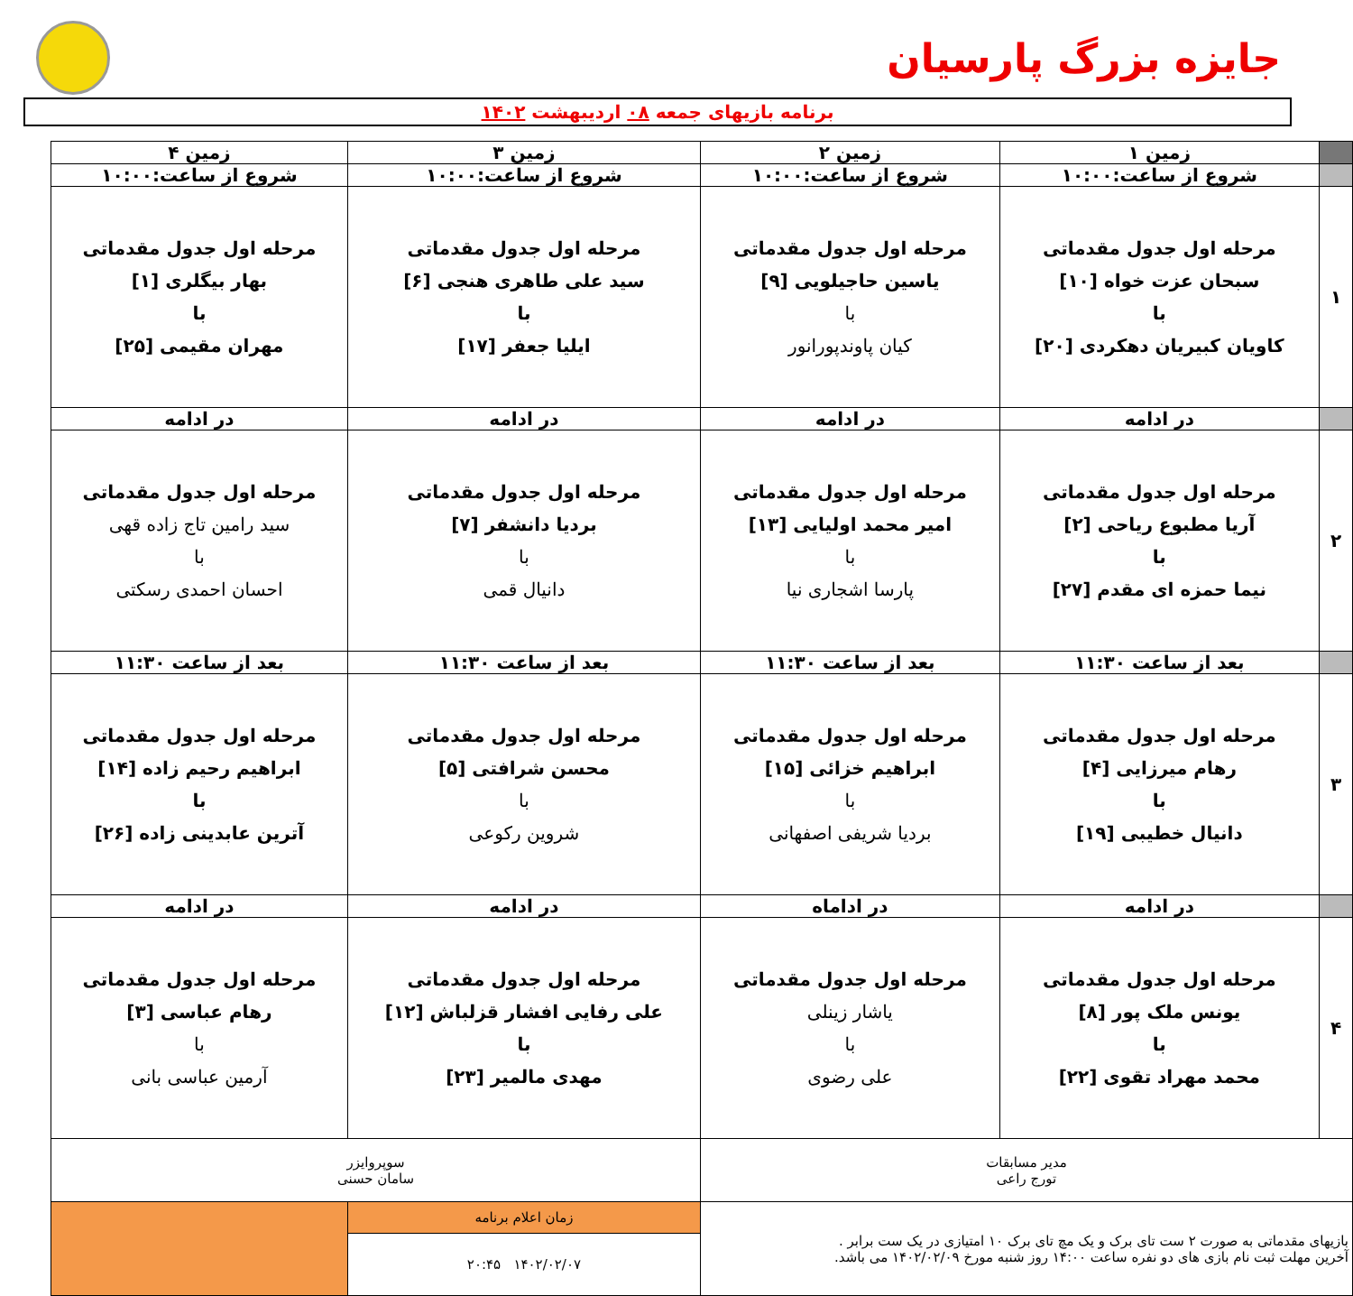جایزه بزرگ پارسیان
برنامه بازیهای جمعه ۰۸ اردیبهشت ۱۴۰۲
| | زمین ۱ | زمین ۲ | زمین ۳ | زمین ۴ |
| | شروع از ساعت:۱۰:۰۰ | شروع از ساعت:۱۰:۰۰ | شروع از ساعت:۱۰:۰۰ | شروع از ساعت:۱۰:۰۰ |
| ۱ | مرحله اول جدول مقدماتی سبحان عزت خواه [۱۰] با کاویان کبیریان دهکردی [۲۰] | مرحله اول جدول مقدماتی یاسین حاجیلویی [۹] با کیان پاوندپورانور | مرحله اول جدول مقدماتی سید علی طاهری هنجی [۶] با ایلیا جعفر [۱۷] | مرحله اول جدول مقدماتی بهار بیگلری [۱] با مهران مقیمی [۲۵] |
| | در ادامه | در ادامه | در ادامه | در ادامه |
| ۲ | مرحله اول جدول مقدماتی آریا مطبوع ریاحی [۲] با نیما حمزه ای مقدم [۲۷] | مرحله اول جدول مقدماتی امیر محمد اولیایی [۱۳] با پارسا اشجاری نیا | مرحله اول جدول مقدماتی بردیا دانشفر [۷] با دانیال قمی | مرحله اول جدول مقدماتی سید رامین تاج زاده قهی با احسان احمدی رسکتی |
| | بعد از ساعت ۱۱:۳۰ | بعد از ساعت ۱۱:۳۰ | بعد از ساعت ۱۱:۳۰ | بعد از ساعت ۱۱:۳۰ |
| ۳ | مرحله اول جدول مقدماتی رهام میرزایی [۴] با دانیال خطیبی [۱۹] | مرحله اول جدول مقدماتی ابراهیم خزائی [۱۵] با بردیا شریفی اصفهانی | مرحله اول جدول مقدماتی محسن شرافتی [۵] با شروین رکوعی | مرحله اول جدول مقدماتی ابراهیم رحیم زاده [۱۴] با آترین عابدینی زاده [۲۶] |
| | در ادامه | در اداماه | در ادامه | در ادامه |
| ۴ | مرحله اول جدول مقدماتی یونس ملک پور [۸] با محمد مهراد تقوی [۲۲] | مرحله اول جدول مقدماتی یاشار زینلی با علی رضوی | مرحله اول جدول مقدماتی علی رفایی افشار قزلباش [۱۲] با مهدی مالمیر [۲۳] | مرحله اول جدول مقدماتی رهام عباسی [۳] با آرمین عباسی بانی |
| مدیر مسابقات تورج راعی | | | سوپروایزر سامان حسنی | |
| بازیهای مقدماتی به صورت ۲ ست تای برک و یک مچ تای برک ۱۰ امتیازی در یک ست برابر . آخرین مهلت ثبت نام بازی های دو نفره ساعت ۱۴:۰۰ روز شنبه مورخ ۱۴۰۲/۰۲/۰۹ می باشد. | | | زمان اعلام برنامه | |
| | | | ۱۴۰۲/۰۲/۰۷ ۲۰:۴۵ | |